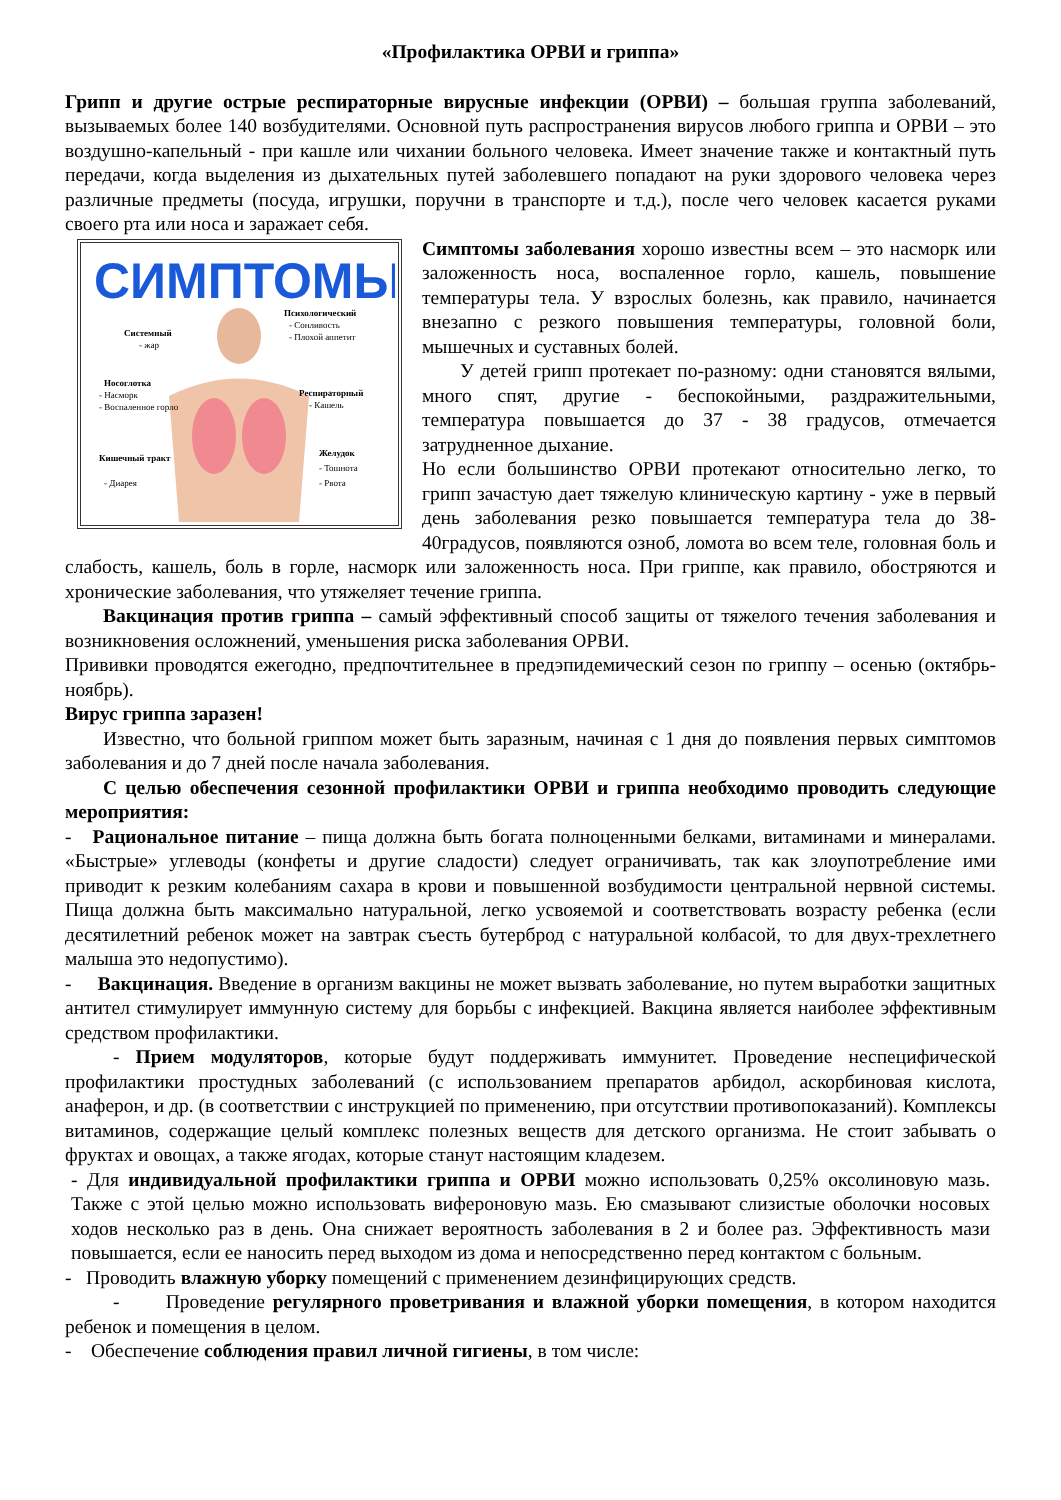«Профилактика ОРВИ и гриппа»
Грипп и другие острые респираторные вирусные инфекции (ОРВИ) – большая группа заболеваний, вызываемых более 140 возбудителями. Основной путь распространения вирусов любого гриппа и ОРВИ – это воздушно-капельный - при кашле или чихании больного человека. Имеет значение также и контактный путь передачи, когда выделения из дыхательных путей заболевшего попадают на руки здорового человека через различные предметы (посуда, игрушки, поручни в транспорте и т.д.), после чего человек касается руками своего рта или носа и заражает себя.
СИМПТОМЫ
Системный
- жар
Психологический
- Сонливость
- Плохой аппетит
Носоглотка
- Насморк
- Воспаленное горло
Респираторный
- Кашель
Кишечный тракт
- Диарея
Желудок
- Тошнота
- Рвота
Симптомы заболевания хорошо известны всем – это насморк или заложенность носа, воспаленное горло, кашель, повышение температуры тела. У взрослых болезнь, как правило, начинается внезапно с резкого повышения температуры, головной боли, мышечных и суставных болей.
У детей грипп протекает по-разному: одни становятся вялыми, много спят, другие - беспокойными, раздражительными, температура повышается до 37 - 38 градусов, отмечается затрудненное дыхание.
Но если большинство ОРВИ протекают относительно легко, то грипп зачастую дает тяжелую клиническую картину - уже в первый день заболевания резко повышается температура тела до 38-40градусов, появляются озноб, ломота во всем теле, головная боль и слабость, кашель, боль в горле, насморк или заложенность носа. При гриппе, как правило, обостряются и хронические заболевания, что утяжеляет течение гриппа.
Вакцинация против гриппа – самый эффективный способ защиты от тяжелого течения заболевания и возникновения осложнений, уменьшения риска заболевания ОРВИ.
Прививки проводятся ежегодно, предпочтительнее в предэпидемический сезон по гриппу – осенью (октябрь-ноябрь).
Вирус гриппа заразен!
Известно, что больной гриппом может быть заразным, начиная с 1 дня до появления первых симптомов заболевания и до 7 дней после начала заболевания.
С целью обеспечения сезонной профилактики ОРВИ и гриппа необходимо проводить следующие мероприятия:
- Рациональное питание – пища должна быть богата полноценными белками, витаминами и минералами. «Быстрые» углеводы (конфеты и другие сладости) следует ограничивать, так как злоупотребление ими приводит к резким колебаниям сахара в крови и повышенной возбудимости центральной нервной системы. Пища должна быть максимально натуральной, легко усвояемой и соответствовать возрасту ребенка (если десятилетний ребенок может на завтрак съесть бутерброд с натуральной колбасой, то для двух-трехлетнего малыша это недопустимо).
- Вакцинация. Введение в организм вакцины не может вызвать заболевание, но путем выработки защитных антител стимулирует иммунную систему для борьбы с инфекцией. Вакцина является наиболее эффективным средством профилактики.
- Прием модуляторов, которые будут поддерживать иммунитет. Проведение неспецифической профилактики простудных заболеваний (с использованием препаратов арбидол, аскорбиновая кислота, анаферон, и др. (в соответствии с инструкцией по применению, при отсутствии противопоказаний). Комплексы витаминов, содержащие целый комплекс полезных веществ для детского организма. Не стоит забывать о фруктах и овощах, а также ягодах, которые станут настоящим кладезем.
- Для индивидуальной профилактики гриппа и ОРВИ можно использовать 0,25% оксолиновую мазь. Также с этой целью можно использовать вифероновую мазь. Ею смазывают слизистые оболочки носовых ходов несколько раз в день. Она снижает вероятность заболевания в 2 и более раз. Эффективность мази повышается, если ее наносить перед выходом из дома и непосредственно перед контактом с больным.
- Проводить влажную уборку помещений с применением дезинфицирующих средств.
- Проведение регулярного проветривания и влажной уборки помещения, в котором находится ребенок и помещения в целом.
- Обеспечение соблюдения правил личной гигиены, в том числе: